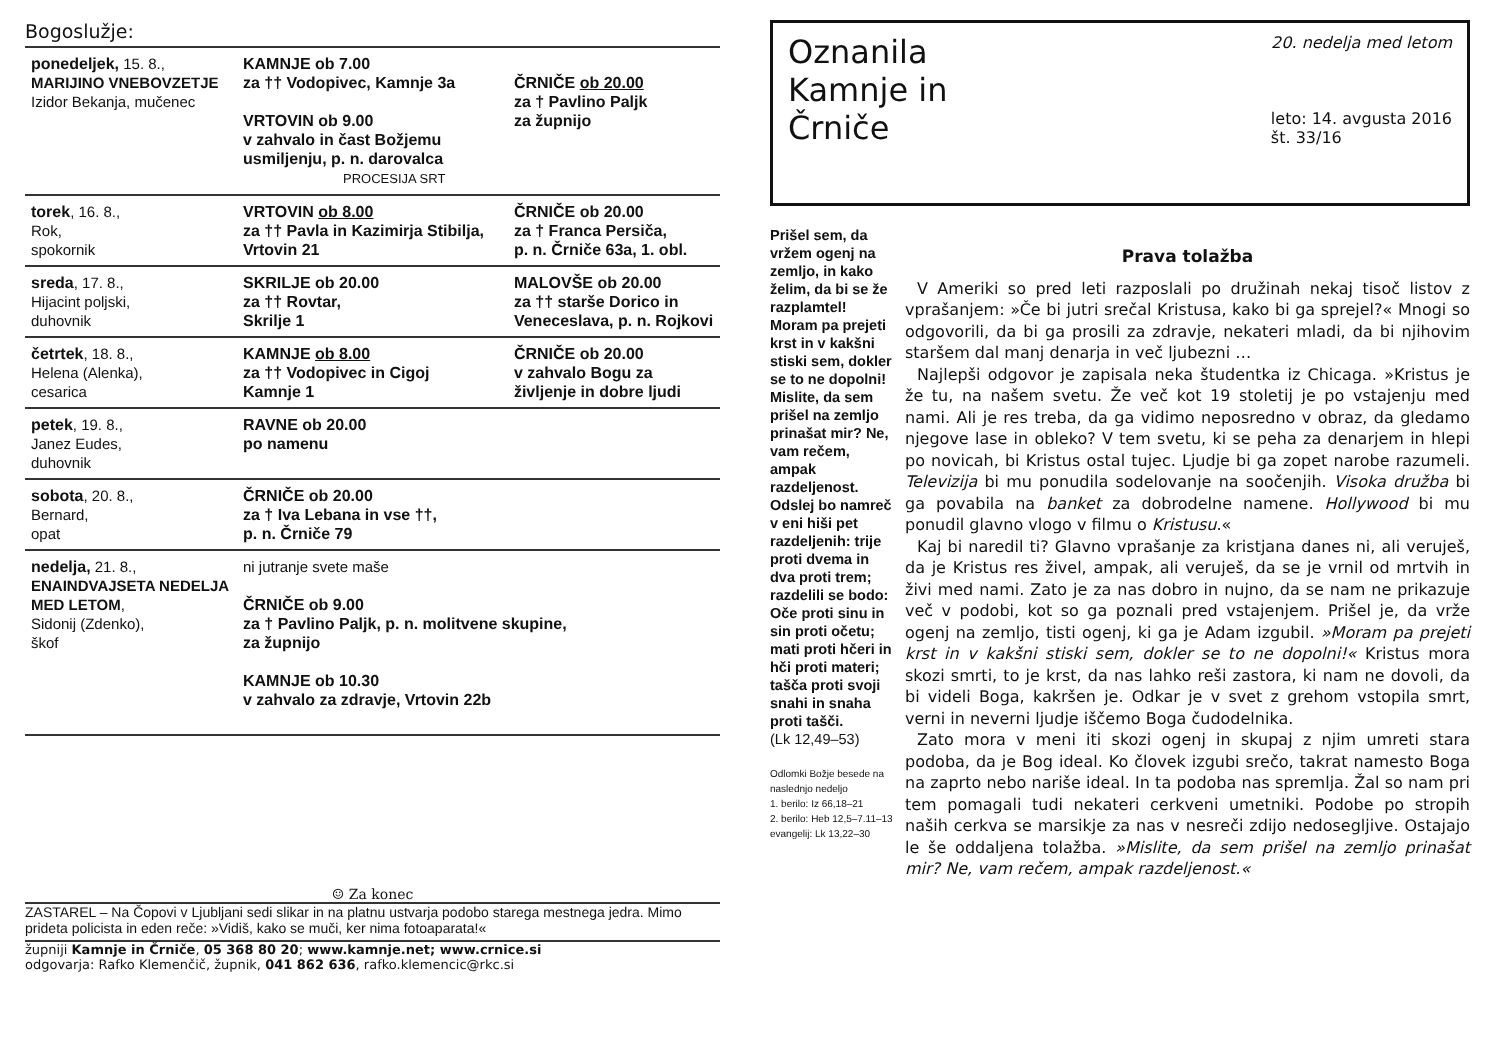Bogoslužje:
| ponedeljek, 15. 8., MARIJINO VNEBOVZETJE Izidor Bekanja, mučenec | KAMNJE ob 7.00 za †† Vodopivec, Kamnje 3a VRTOVIN ob 9.00 v zahvalo in čast Božjemu usmiljenju, p. n. darovalca PROCESIJA SRT | ČRNIČE ob 20.00 za † Pavlino Paljk za župnijo |
| torek , 16. 8., Rok, spokornik | VRTOVIN ob 8.00 za †† Pavla in Kazimirja Stibilja, Vrtovin 21 | ČRNIČE ob 20.00 za † Franca Persiča, p. n. Črniče 63a, 1. obl. |
| sreda , 17. 8., Hijacint poljski, duhovnik | SKRILJE ob 20.00 za †† Rovtar, Skrilje 1 | MALOVŠE ob 20.00 za †† starše Dorico in Veneceslava, p. n. Rojkovi |
| četrtek , 18. 8., Helena (Alenka), cesarica | KAMNJE ob 8.00 za †† Vodopivec in Cigoj Kamnje 1 | ČRNIČE ob 20.00 v zahvalo Bogu za življenje in dobre ljudi |
| petek , 19. 8., Janez Eudes, duhovnik | RAVNE ob 20.00 po namenu | |
| sobota , 20. 8., Bernard, opat | ČRNIČE ob 20.00 za † Iva Lebana in vse ††, p. n. Črniče 79 | |
| nedelja, 21. 8., ENAINDVAJSETA NEDELJA MED LETOM , Sidonij (Zdenko), škof | ni jutranje svete maše ČRNIČE ob 9.00 za † Pavlino Paljk, p. n. molitvene skupine, za župnijo KAMNJE ob 10.30 v zahvalo za zdravje, Vrtovin 22b | |
☺ Za konec
ZASTAREL – Na Čopovi v Ljubljani sedi slikar in na platnu ustvarja podobo starega mestnega jedra. Mimo prideta policista in eden reče: »Vidiš, kako se muči, ker nima fotoaparata!«
župniji Kamnje in Črniče, 05 368 80 20; www.kamnje.net; www.crnice.si
odgovarja: Rafko Klemenčič, župnik, 041 862 636, rafko.klemencic@rkc.si
Oznanila
Kamnje in
Črniče
20. nedelja med letom
leto: 14. avgusta 2016
št. 33/16
Prišel sem, da vržem ogenj na zemljo, in kako želim, da bi se že razplamtel! Moram pa prejeti krst in v kakšni stiski sem, dokler se to ne dopolni! Mislite, da sem prišel na zemljo prinašat mir? Ne, vam rečem, ampak razdeljenost. Odslej bo namreč v eni hiši pet razdeljenih: trije proti dvema in dva proti trem; razdelili se bodo: Oče proti sinu in sin proti očetu; mati proti hčeri in hči proti materi; tašča proti svoji snahi in snaha proti tašči.
(Lk 12,49–53)
Odlomki Božje besede na naslednjo nedeljo
1. berilo: Iz 66,18–21
2. berilo: Heb 12,5–7.11–13
evangelij: Lk 13,22–30
Prava tolažba
V Ameriki so pred leti razposlali po družinah nekaj tisoč listov z vprašanjem: »Če bi jutri srečal Kristusa, kako bi ga sprejel?« Mnogi so odgovorili, da bi ga prosili za zdravje, nekateri mladi, da bi njihovim staršem dal manj denarja in več ljubezni …
Najlepši odgovor je zapisala neka študentka iz Chicaga. »Kristus je že tu, na našem svetu. Že več kot 19 stoletij je po vstajenju med nami. Ali je res treba, da ga vidimo neposredno v obraz, da gledamo njegove lase in obleko? V tem svetu, ki se peha za denarjem in hlepi po novicah, bi Kristus ostal tujec. Ljudje bi ga zopet narobe razumeli. Televizija bi mu ponudila sodelovanje na soočenjih. Visoka družba bi ga povabila na banket za dobrodelne namene. Hollywood bi mu ponudil glavno vlogo v filmu o Kristusu.«
Kaj bi naredil ti? Glavno vprašanje za kristjana danes ni, ali veruješ, da je Kristus res živel, ampak, ali veruješ, da se je vrnil od mrtvih in živi med nami. Zato je za nas dobro in nujno, da se nam ne prikazuje več v podobi, kot so ga poznali pred vstajenjem. Prišel je, da vrže ogenj na zemljo, tisti ogenj, ki ga je Adam izgubil. »Moram pa prejeti krst in v kakšni stiski sem, dokler se to ne dopolni!« Kristus mora skozi smrti, to je krst, da nas lahko reši zastora, ki nam ne dovoli, da bi videli Boga, kakršen je. Odkar je v svet z grehom vstopila smrt, verni in neverni ljudje iščemo Boga čudodelnika.
Zato mora v meni iti skozi ogenj in skupaj z njim umreti stara podoba, da je Bog ideal. Ko človek izgubi srečo, takrat namesto Boga na zaprto nebo nariše ideal. In ta podoba nas spremlja. Žal so nam pri tem pomagali tudi nekateri cerkveni umetniki. Podobe po stropih naših cerkva se marsikje za nas v nesreči zdijo nedosegljive. Ostajajo le še oddaljena tolažba. »Mislite, da sem prišel na zemljo prinašat mir? Ne, vam rečem, ampak razdeljenost.«